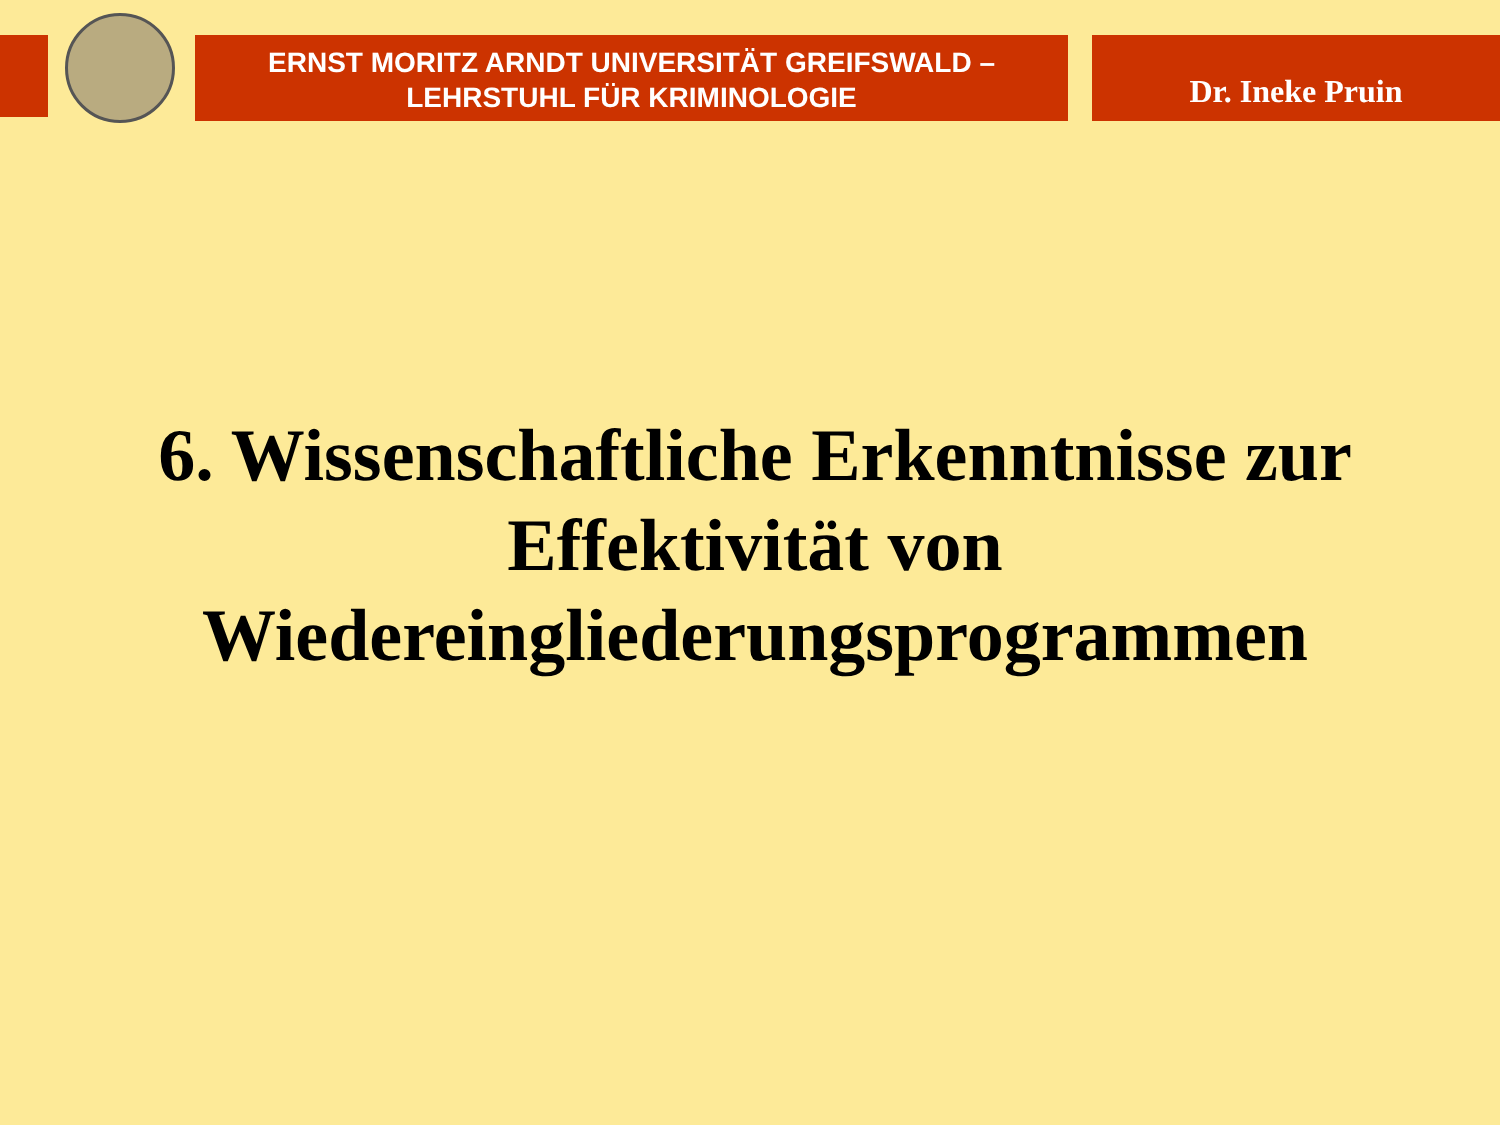ERNST MORITZ ARNDT UNIVERSITÄT GREIFSWALD –
LEHRSTUHL FÜR KRIMINOLOGIE
Dr. Ineke Pruin
6. Wissenschaftliche Erkenntnisse zur Effektivität von Wiedereingliederungsprogrammen